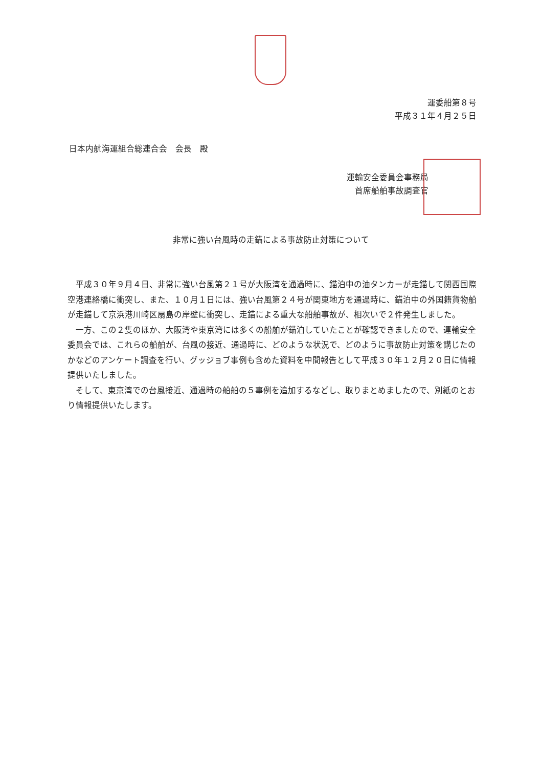運委船第８号
平成３１年４月２５日
日本内航海運組合総連合会　会長　殿
運輸安全委員会事務局
首席船舶事故調査官
非常に強い台風時の走錨による事故防止対策について
平成３０年９月４日、非常に強い台風第２１号が大阪湾を通過時に、錨泊中の油タンカーが走錨して関西国際空港連絡橋に衝突し、また、１０月１日には、強い台風第２４号が関東地方を通過時に、錨泊中の外国籍貨物船が走錨して京浜港川崎区扇島の岸壁に衝突し、走錨による重大な船舶事故が、相次いで２件発生しました。
一方、この２隻のほか、大阪湾や東京湾には多くの船舶が錨泊していたことが確認できましたので、運輸安全委員会では、これらの船舶が、台風の接近、通過時に、どのような状況で、どのように事故防止対策を講じたのかなどのアンケート調査を行い、グッジョブ事例も含めた資料を中間報告として平成３０年１２月２０日に情報提供いたしました。
そして、東京湾での台風接近、通過時の船舶の５事例を追加するなどし、取りまとめましたので、別紙のとおり情報提供いたします。